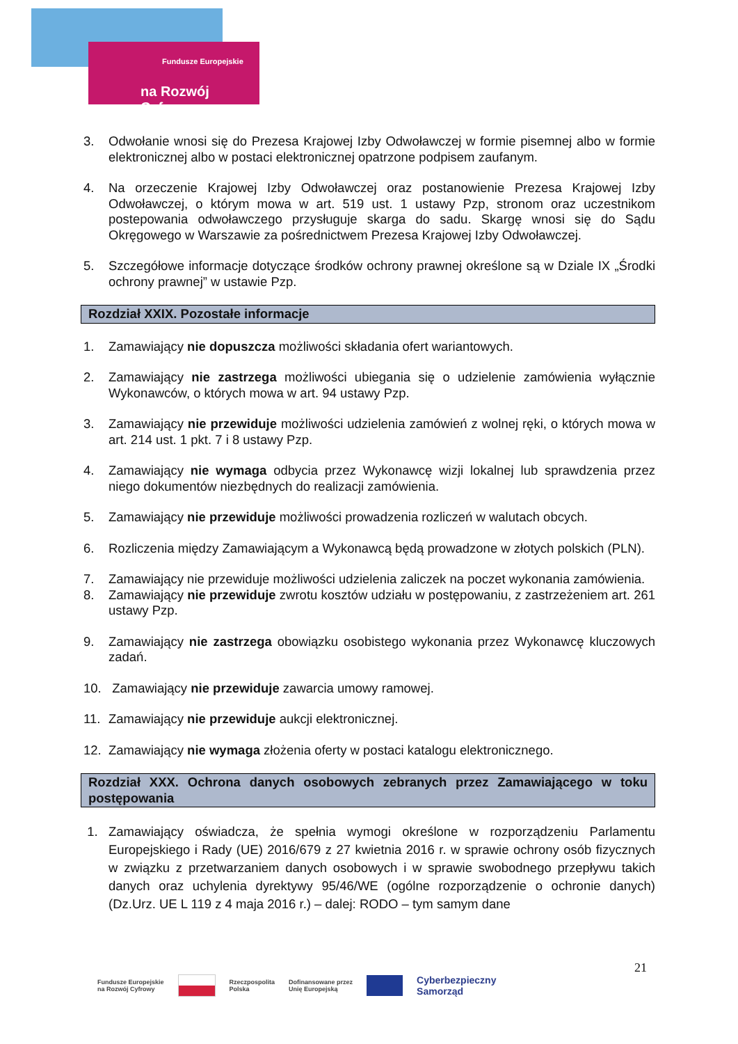Fundusze Europejskie
na Rozwój Cyfrowy
3. Odwołanie wnosi się do Prezesa Krajowej Izby Odwoławczej w formie pisemnej albo w formie elektronicznej albo w postaci elektronicznej opatrzone podpisem zaufanym.
4. Na orzeczenie Krajowej Izby Odwoławczej oraz postanowienie Prezesa Krajowej Izby Odwoławczej, o którym mowa w art. 519 ust. 1 ustawy Pzp, stronom oraz uczestnikom postepowania odwoławczego przysługuje skarga do sadu. Skargę wnosi się do Sądu Okręgowego w Warszawie za pośrednictwem Prezesa Krajowej Izby Odwoławczej.
5. Szczegółowe informacje dotyczące środków ochrony prawnej określone są w Dziale IX „Środki ochrony prawnej” w ustawie Pzp.
Rozdział XXIX. Pozostałe informacje
1. Zamawiający nie dopuszcza możliwości składania ofert wariantowych.
2. Zamawiający nie zastrzega możliwości ubiegania się o udzielenie zamówienia wyłącznie Wykonawców, o których mowa w art. 94 ustawy Pzp.
3. Zamawiający nie przewiduje możliwości udzielenia zamówień z wolnej ręki, o których mowa w art. 214 ust. 1 pkt. 7 i 8 ustawy Pzp.
4. Zamawiający nie wymaga odbycia przez Wykonawcę wizji lokalnej lub sprawdzenia przez niego dokumentów niezbędnych do realizacji zamówienia.
5. Zamawiający nie przewiduje możliwości prowadzenia rozliczeń w walutach obcych.
6. Rozliczenia między Zamawiającym a Wykonawcą będą prowadzone w złotych polskich (PLN).
7. Zamawiający nie przewiduje możliwości udzielenia zaliczek na poczet wykonania zamówienia.
8. Zamawiający nie przewiduje zwrotu kosztów udziału w postępowaniu, z zastrzeżeniem art. 261 ustawy Pzp.
9. Zamawiający nie zastrzega obowiązku osobistego wykonania przez Wykonawcę kluczowych zadań.
10. Zamawiający nie przewiduje zawarcia umowy ramowej.
11. Zamawiający nie przewiduje aukcji elektronicznej.
12. Zamawiający nie wymaga złożenia oferty w postaci katalogu elektronicznego.
Rozdział XXX. Ochrona danych osobowych zebranych przez Zamawiającego w toku postępowania
1. Zamawiający oświadcza, że spełnia wymogi określone w rozporządzeniu Parlamentu Europejskiego i Rady (UE) 2016/679 z 27 kwietnia 2016 r. w sprawie ochrony osób fizycznych w związku z przetwarzaniem danych osobowych i w sprawie swobodnego przepływu takich danych oraz uchylenia dyrektywy 95/46/WE (ogólne rozporządzenie o ochronie danych) (Dz.Urz. UE L 119 z 4 maja 2016 r.) – dalej: RODO – tym samym dane
21
Fundusze Europejskie
na Rozwój Cyfrowy Rzeczpospolita
Polska Dofinansowane przez
Unię Europejską Cyberbezpieczny
Samorząd